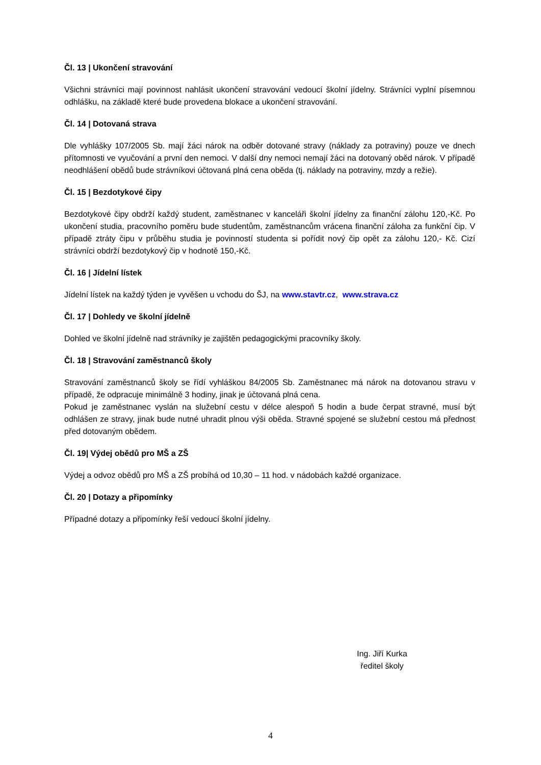Čl. 13 | Ukončení stravování
Všichni strávníci mají povinnost nahlásit ukončení stravování vedoucí školní jídelny. Strávníci vyplní písemnou odhlášku, na základě které bude provedena blokace a ukončení stravování.
Čl. 14 | Dotovaná strava
Dle vyhlášky 107/2005 Sb. mají žáci nárok na odběr dotované stravy (náklady za potraviny) pouze ve dnech přítomnosti ve vyučování a první den nemoci. V další dny nemoci nemají žáci na dotovaný oběd nárok. V případě neodhlášení obědů bude strávníkovi účtovaná plná cena oběda (tj. náklady na potraviny, mzdy a režie).
Čl. 15 | Bezdotykové čipy
Bezdotykové čipy obdrží každý student, zaměstnanec v kanceláři školní jídelny za finanční zálohu 120,-Kč. Po ukončení studia, pracovního poměru bude studentům, zaměstnancům vrácena finanční záloha za funkční čip. V případě ztráty čipu v průběhu studia je povinností studenta si pořídit nový čip opět za zálohu 120,- Kč. Cizí strávníci obdrží bezdotykový čip v hodnotě 150,-Kč.
Čl. 16 | Jídelní lístek
Jídelní lístek na každý týden je vyvěšen u vchodu do ŠJ, na www.stavtr.cz, www.strava.cz
Čl. 17 | Dohledy ve školní jídelně
Dohled ve školní jídelně nad strávníky je zajištěn pedagogickými pracovníky školy.
Čl. 18 | Stravování zaměstnanců školy
Stravování zaměstnanců školy se řídí vyhláškou 84/2005 Sb. Zaměstnanec má nárok na dotovanou stravu v případě, že odpracuje minimálně 3 hodiny, jinak je účtovaná plná cena.
Pokud je zaměstnanec vyslán na služební cestu v délce alespoň 5 hodin a bude čerpat stravné, musí být odhlášen ze stravy, jinak bude nutné uhradit plnou výši oběda. Stravné spojené se služební cestou má přednost před dotovaným obědem.
Čl. 19| Výdej obědů pro MŠ a ZŠ
Výdej a odvoz obědů pro MŠ a ZŠ probíhá od 10,30 – 11 hod. v nádobách každé organizace.
Čl. 20 | Dotazy a připomínky
Případné dotazy a připomínky řeší vedoucí školní jídelny.
Ing. Jiří Kurka
ředitel školy
4